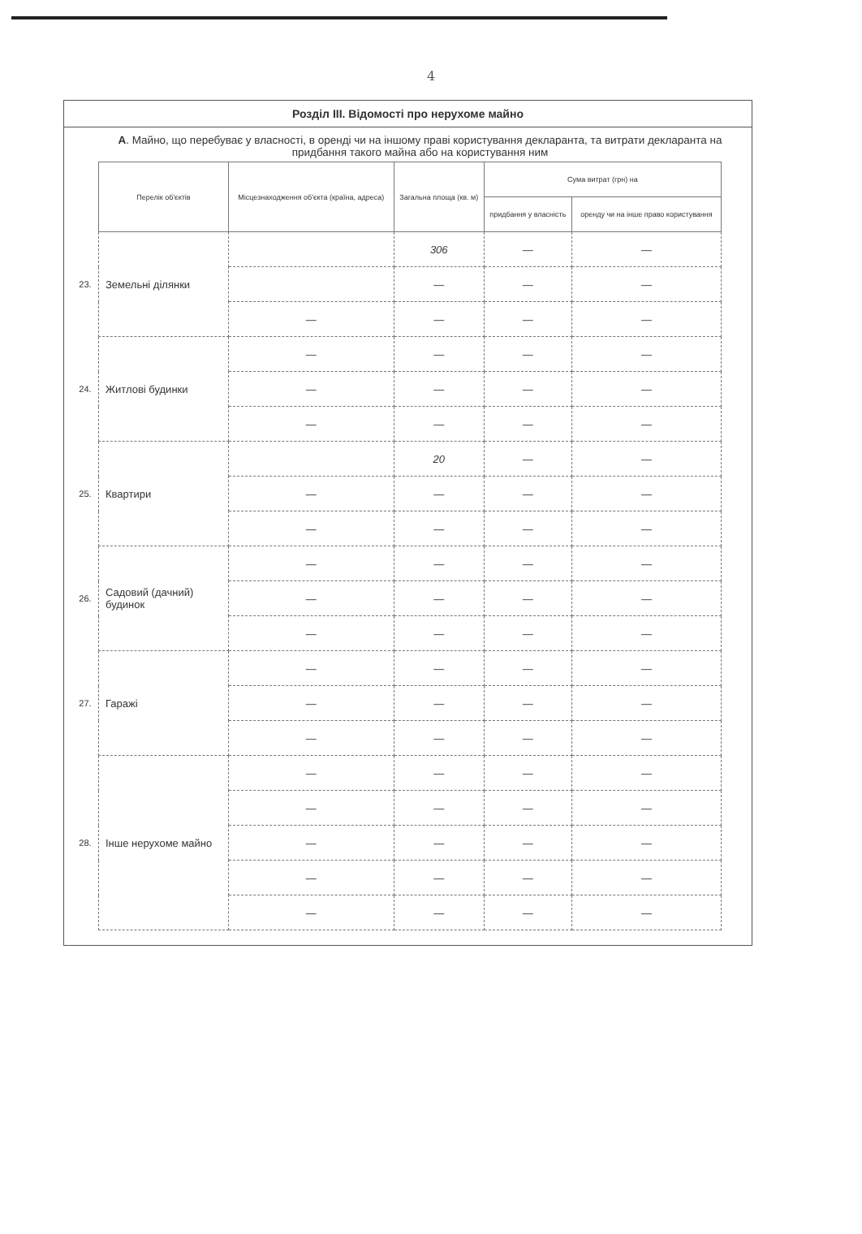4
Розділ III. Відомості про нерухоме майно
А. Майно, що перебуває у власності, в оренді чи на іншому праві користування декларанта, та витрати декларанта на придбання такого майна або на користування ним
| | Перелік об'єктів | Місцезнаходження об'єкта (країна, адреса) | Загальна площа (кв. м) | Сума витрат (грн) на | |
| --- | --- | --- | --- | --- | --- |
| | | | | придбання у власність | оренду чи на інше право користування |
| 23. | Земельні ділянки | | 306 | — | — |
| | | | — | — | — |
| | | — | — | — | — |
| 24. | Житлові будинки | — | — | — | — |
| | | — | — | — | — |
| | | — | — | — | — |
| 25. | Квартири | | 20 | — | — |
| | | — | — | — | — |
| | | — | — | — | — |
| 26. | Садовий (дачний) будинок | — | — | — | — |
| | | — | — | — | — |
| | | — | — | — | — |
| 27. | Гаражі | — | — | — | — |
| | | — | — | — | — |
| | | — | — | — | — |
| 28. | Інше нерухоме майно | — | — | — | — |
| | | — | — | — | — |
| | | — | — | — | — |
| | | — | — | — | — |
| | | — | — | — | — |